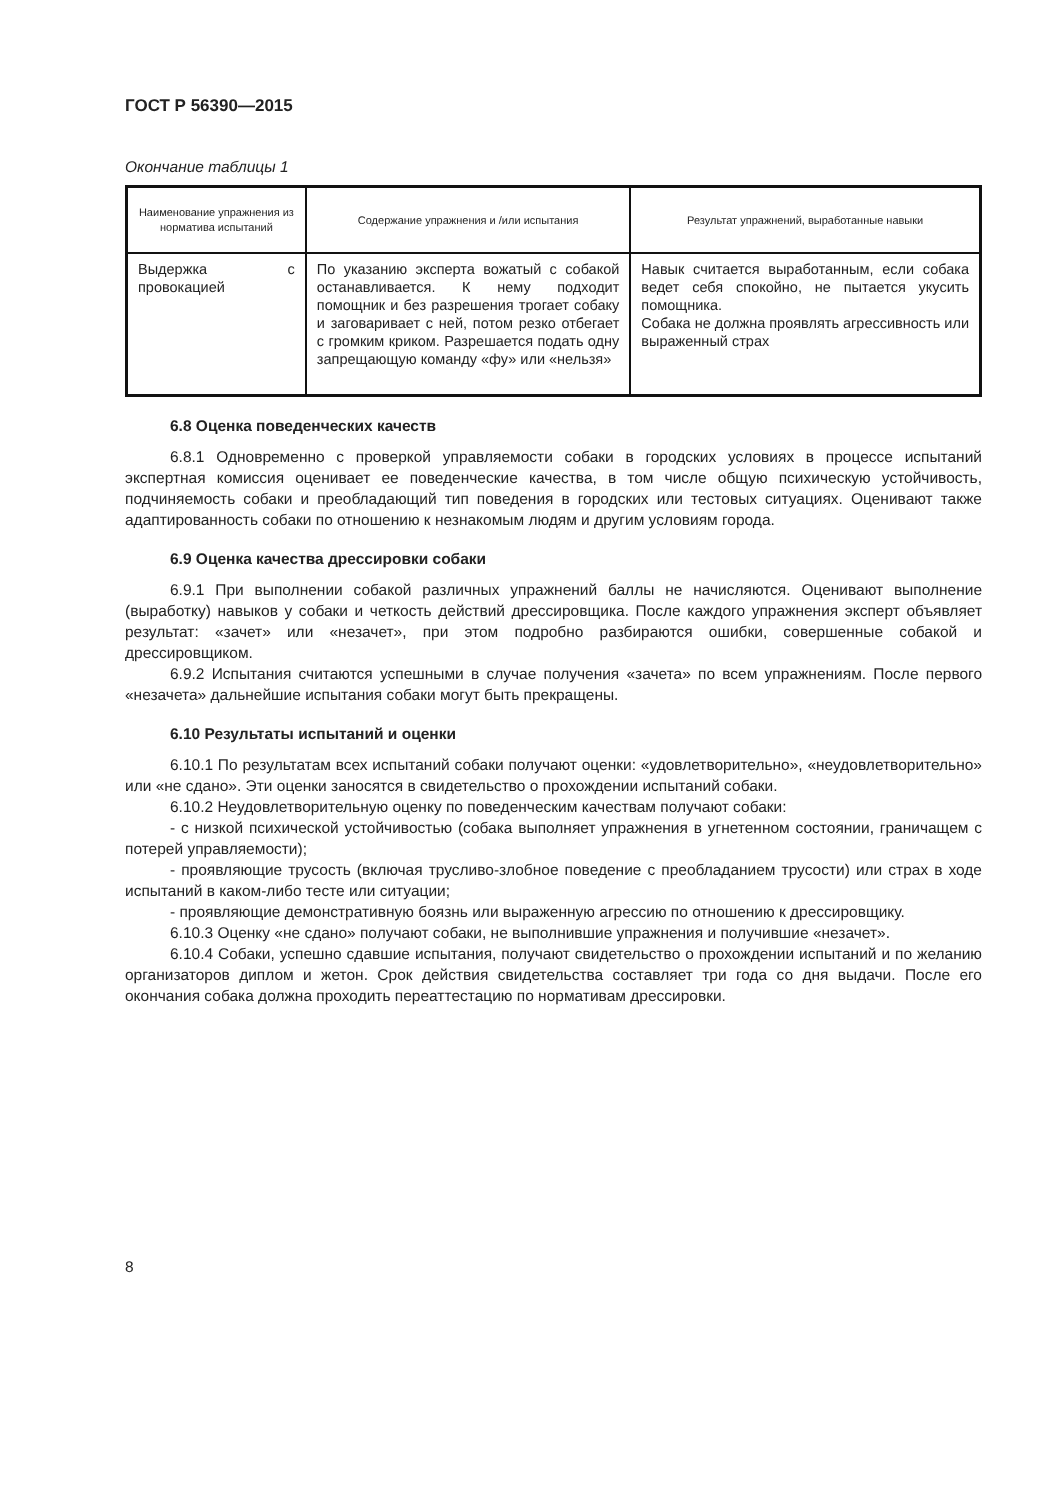ГОСТ Р 56390—2015
Окончание таблицы 1
| Наименование упражнения из норматива испытаний | Содержание упражнения и /или испытания | Результат упражнений, выработанные навыки |
| --- | --- | --- |
| Выдержка с провокацией | По указанию эксперта вожатый с собакой останавливается. К нему подходит помощник и без разрешения трогает собаку и заговаривает с ней, потом резко отбегает с громким криком. Разрешается подать одну запрещающую команду «фу» или «нельзя» | Навык считается выработанным, если собака ведет себя спокойно, не пытается укусить помощника. Собака не должна проявлять агрессивность или выраженный страх |
6.8 Оценка поведенческих качеств
6.8.1 Одновременно с проверкой управляемости собаки в городских условиях в процессе испытаний экспертная комиссия оценивает ее поведенческие качества, в том числе общую психическую устойчивость, подчиняемость собаки и преобладающий тип поведения в городских или тестовых ситуациях. Оценивают также адаптированность собаки по отношению к незнакомым людям и другим условиям города.
6.9 Оценка качества дрессировки собаки
6.9.1 При выполнении собакой различных упражнений баллы не начисляются. Оценивают выполнение (выработку) навыков у собаки и четкость действий дрессировщика. После каждого упражнения эксперт объявляет результат: «зачет» или «незачет», при этом подробно разбираются ошибки, совершенные собакой и дрессировщиком.
6.9.2 Испытания считаются успешными в случае получения «зачета» по всем упражнениям. После первого «незачета» дальнейшие испытания собаки могут быть прекращены.
6.10 Результаты испытаний и оценки
6.10.1 По результатам всех испытаний собаки получают оценки: «удовлетворительно», «неудовлетворительно» или «не сдано». Эти оценки заносятся в свидетельство о прохождении испытаний собаки.
6.10.2 Неудовлетворительную оценку по поведенческим качествам получают собаки:
- с низкой психической устойчивостью (собака выполняет упражнения в угнетенном состоянии, граничащем с потерей управляемости);
- проявляющие трусость (включая трусливо-злобное поведение с преобладанием трусости) или страх в ходе испытаний в каком-либо тесте или ситуации;
- проявляющие демонстративную боязнь или выраженную агрессию по отношению к дрессировщику.
6.10.3 Оценку «не сдано» получают собаки, не выполнившие упражнения и получившие «незачет».
6.10.4 Собаки, успешно сдавшие испытания, получают свидетельство о прохождении испытаний и по желанию организаторов диплом и жетон. Срок действия свидетельства составляет три года со дня выдачи. После его окончания собака должна проходить переаттестацию по нормативам дрессировки.
8